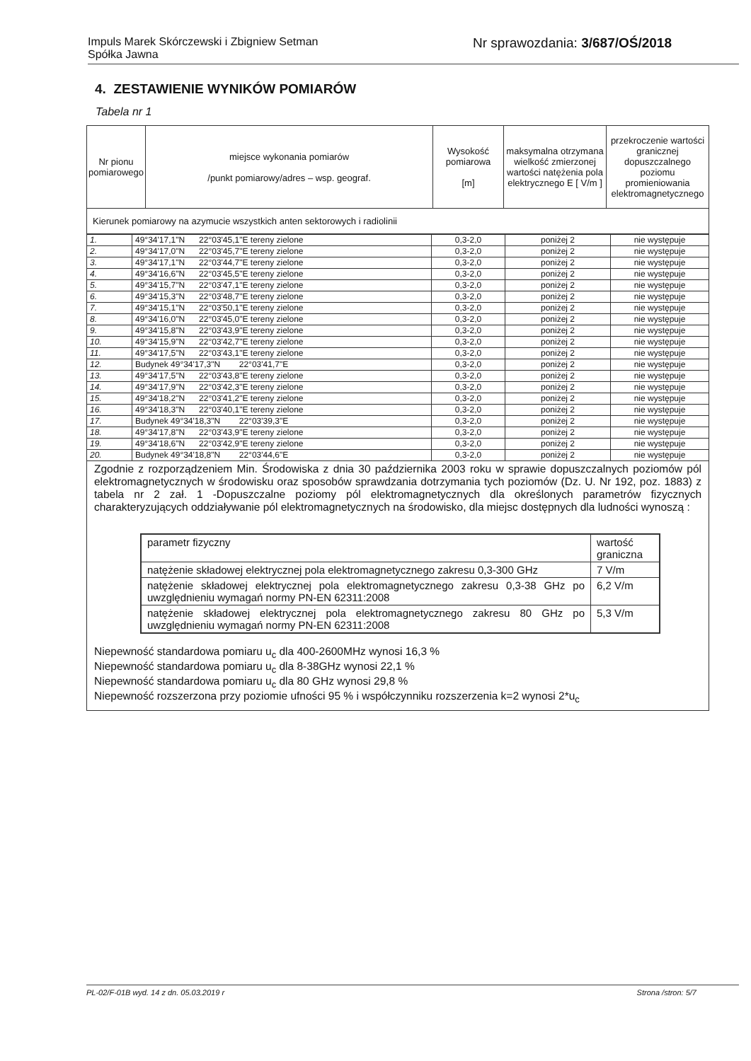Impuls Marek Skórczewski i Zbigniew Setman
Spółka Jawna
Nr sprawozdania: 3/687/OŚ/2018
4. ZESTAWIENIE WYNIKÓW POMIARÓW
Tabela nr 1
| Nr pionu pomiarowego | miejsce wykonania pomiarów /punkt pomiarowy/adres – wsp. geograf. | Wysokość pomiarowa [m] | maksymalna otrzymana wielkość zmierzonej wartości natężenia pola elektrycznego E [ V/m ] | przekroczenie wartości granicznej dopuszczalnego poziomu promieniowania elektromagnetycznego |
| --- | --- | --- | --- | --- |
| Kierunek pomiarowy na azymucie wszystkich anten sektorowych i radiolinii | | | | |
| 1. | 49°34'17,1"N 22°03'45,1"E tereny zielone | 0,3-2,0 | poniżej 2 | nie występuje |
| 2. | 49°34'17,0"N 22°03'45,7"E tereny zielone | 0,3-2,0 | poniżej 2 | nie występuje |
| 3. | 49°34'17,1"N 22°03'44,7"E tereny zielone | 0,3-2,0 | poniżej 2 | nie występuje |
| 4. | 49°34'16,6"N 22°03'45,5"E tereny zielone | 0,3-2,0 | poniżej 2 | nie występuje |
| 5. | 49°34'15,7"N 22°03'47,1"E tereny zielone | 0,3-2,0 | poniżej 2 | nie występuje |
| 6. | 49°34'15,3"N 22°03'48,7"E tereny zielone | 0,3-2,0 | poniżej 2 | nie występuje |
| 7. | 49°34'15,1"N 22°03'50,1"E tereny zielone | 0,3-2,0 | poniżej 2 | nie występuje |
| 8. | 49°34'16,0"N 22°03'45,0"E tereny zielone | 0,3-2,0 | poniżej 2 | nie występuje |
| 9. | 49°34'15,8"N 22°03'43,9"E tereny zielone | 0,3-2,0 | poniżej 2 | nie występuje |
| 10. | 49°34'15,9"N 22°03'42,7"E tereny zielone | 0,3-2,0 | poniżej 2 | nie występuje |
| 11. | 49°34'17,5"N 22°03'43,1"E tereny zielone | 0,3-2,0 | poniżej 2 | nie występuje |
| 12. | Budynek 49°34'17,3"N 22°03'41,7"E | 0,3-2,0 | poniżej 2 | nie występuje |
| 13. | 49°34'17,5"N 22°03'43,8"E tereny zielone | 0,3-2,0 | poniżej 2 | nie występuje |
| 14. | 49°34'17,9"N 22°03'42,3"E tereny zielone | 0,3-2,0 | poniżej 2 | nie występuje |
| 15. | 49°34'18,2"N 22°03'41,2"E tereny zielone | 0,3-2,0 | poniżej 2 | nie występuje |
| 16. | 49°34'18,3"N 22°03'40,1"E tereny zielone | 0,3-2,0 | poniżej 2 | nie występuje |
| 17. | Budynek 49°34'18,3"N 22°03'39,3"E | 0,3-2,0 | poniżej 2 | nie występuje |
| 18. | 49°34'17,8"N 22°03'43,9"E tereny zielone | 0,3-2,0 | poniżej 2 | nie występuje |
| 19. | 49°34'18,6"N 22°03'42,9"E tereny zielone | 0,3-2,0 | poniżej 2 | nie występuje |
| 20. | Budynek 49°34'18,8"N 22°03'44,6"E | 0,3-2,0 | poniżej 2 | nie występuje |
Zgodnie z rozporządzeniem Min. Środowiska z dnia 30 października 2003 roku w sprawie dopuszczalnych poziomów pól elektromagnetycznych w środowisku oraz sposobów sprawdzania dotrzymania tych poziomów (Dz. U. Nr 192, poz. 1883) z tabela nr 2 zał. 1 -Dopuszczalne poziomy pól elektromagnetycznych dla określonych parametrów fizycznych charakteryzujących oddziaływanie pól elektromagnetycznych na środowisko, dla miejsc dostępnych dla ludności wynoszą :
| parametr fizyczny | wartość graniczna |
| natężenie składowej elektrycznej pola elektromagnetycznego zakresu 0,3-300 GHz | 7 V/m |
| natężenie składowej elektrycznej pola elektromagnetycznego zakresu 0,3-38 GHz po uwzględnieniu wymagań normy PN-EN 62311:2008 | 6,2 V/m |
| natężenie składowej elektrycznej pola elektromagnetycznego zakresu 80 GHz po uwzględnieniu wymagań normy PN-EN 62311:2008 | 5,3 V/m |
Niepewność standardowa pomiaru u<sub>c</sub> dla 400-2600MHz wynosi 16,3 %
Niepewność standardowa pomiaru u<sub>c</sub> dla 8-38GHz wynosi 22,1 %
Niepewność standardowa pomiaru u<sub>c</sub> dla 80 GHz wynosi 29,8 %
Niepewność rozszerzona przy poziomie ufności 95 % i współczynniku rozszerzenia k=2 wynosi 2*u<sub>c</sub>
PL-02/F-01B wyd. 14 z dn. 05.03.2019 r
Strona /stron: 5/7